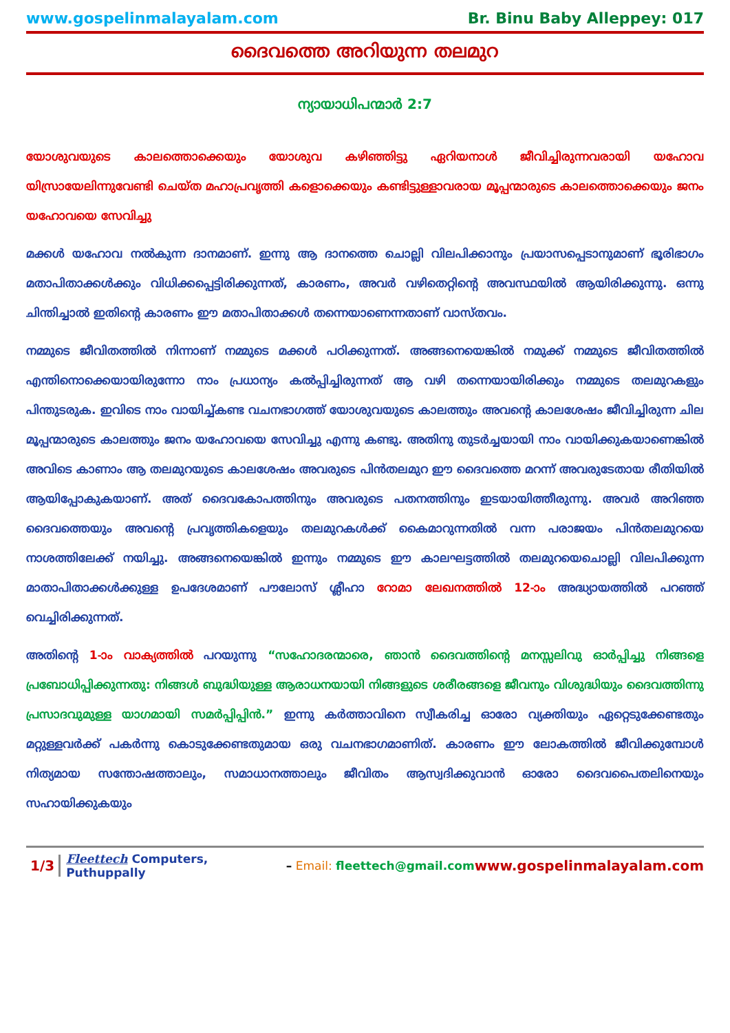www.gospelinmalayalam.com Br. Binu Baby Alleppey: 017
ദൈവത്തെ അറിയുന്ന തലമുറ
ന്യായാധിപന്മാർ 2:7
യോശുവയുടെ കാലത്തൊക്കെയും യോശുവ കഴിഞ്ഞിട്ടു ഏറിയനാൾ ജീവിച്ചിരുന്നവരായി യഹോവ യിസ്രായേലിന്നുവേണ്ടി ചെയ്ത മഹാപ്രവൃത്തി കളൊക്കെയും കണ്ടിട്ടുള്ളാവരായ മൂപ്പന്മാരുടെ കാലത്തൊക്കെയും ജനം യഹോവയെ സേവിച്ചു
മക്കൾ യഹോവ നൽകുന്ന ദാനമാണ്. ഇന്നു ആ ദാനത്തെ ചൊല്ലി വിലപിക്കാനും പ്രയാസപ്പെടാനുമാണ് ഭൂരിഭാഗം മതാപിതാക്കൾക്കും വിധിക്കപ്പെട്ടിരിക്കുന്നത്, കാരണം, അവർ വഴിതെറ്റിന്റെ അവസ്ഥയിൽ ആയിരിക്കുന്നു. ഒന്നു ചിന്തിച്ചാൽ ഇതിന്റെ കാരണം ഈ മതാപിതാക്കൾ തന്നെയാണെന്നതാണ് വാസ്തവം.
നമ്മുടെ ജീവിതത്തിൽ നിന്നാണ് നമ്മുടെ മക്കൾ പഠിക്കുന്നത്. അങ്ങനെയെങ്കിൽ നമുക്ക് നമ്മുടെ ജീവിതത്തിൽ എന്തിനൊക്കെയായിരുന്നോ നാം പ്രധാന്യം കൽപ്പിച്ചിരുന്നത് ആ വഴി തന്നെയായിരിക്കും നമ്മുടെ തലമുറകളും പിന്തുടരുക. ഇവിടെ നാം വായിച്ച്കണ്ട വചനഭാഗത്ത് യോശുവയുടെ കാലത്തും അവന്റെ കാലശേഷം ജീവിച്ചിരുന്ന ചില മൂപ്പന്മാരുടെ കാലത്തും ജനം യഹോവയെ സേവിച്ചു എന്നു കണ്ടു. അതിനു തുടർച്ചയായി നാം വായിക്കുകയാണെങ്കിൽ അവിടെ കാണാം ആ തലമുറയുടെ കാലശേഷം അവരുടെ പിൻതലമുറ ഈ ദൈവത്തെ മറന്ന് അവരുടേതായ രീതിയിൽ ആയിപ്പോകുകയാണ്. അത് ദൈവകോപത്തിനും അവരുടെ പതനത്തിനും ഇടയായിത്തീരുന്നു. അവർ അറിഞ്ഞ ദൈവത്തെയും അവന്റെ പ്രവൃത്തികളെയും തലമുറകൾക്ക് കൈമാറുന്നതിൽ വന്ന പരാജയം പിൻതലമുറയെ നാശത്തിലേക്ക് നയിച്ചു. അങ്ങനെയെങ്കിൽ ഇന്നും നമ്മുടെ ഈ കാലഘട്ടത്തിൽ തലമുറയെചൊല്ലി വിലപിക്കുന്ന മാതാപിതാക്കൾക്കുള്ള ഉപദേശമാണ് പൗലോസ് ശ്ലീഹാ റോമാ ലേഖനത്തിൽ 12-ാം അദ്ധ്യായത്തിൽ പറഞ്ഞ് വെച്ചിരിക്കുന്നത്.
അതിന്റെ 1-ാം വാക്യത്തിൽ പറയുന്നു “സഹോദരന്മാരെ, ഞാൻ ദൈവത്തിന്റെ മനസ്സലിവു ഓർപ്പിച്ചു നിങ്ങളെ പ്രബോധിപ്പിക്കുന്നതു: നിങ്ങൾ ബുദ്ധിയുള്ള ആരാധനയായി നിങ്ങളുടെ ശരീരങ്ങളെ ജീവനും വിശുദ്ധിയും ദൈവത്തിന്നു പ്രസാദവുമുള്ള യാഗമായി സമർപ്പിപ്പിൻ.” ഇന്നു കർത്താവിനെ സ്വീകരിച്ച ഓരോ വ്യക്തിയും ഏറ്റെടുക്കേണ്ടതും മറ്റുള്ളവർക്ക് പകർന്നു കൊടുക്കേണ്ടതുമായ ഒരു വചനഭാഗമാണിത്. കാരണം ഈ ലോകത്തിൽ ജീവിക്കുമ്പോൾ നിത്യമായ സന്തോഷത്താലും, സമാധാനത്താലും ജീവിതം ആസ്വദിക്കുവാൻ ഓരോ ദൈവപൈതലിനെയും സഹായിക്കുകയും
1/3 Fleettech Computers, Puthuppally – Email: fleettech@gmail.com www.gospelinmalayalam.com